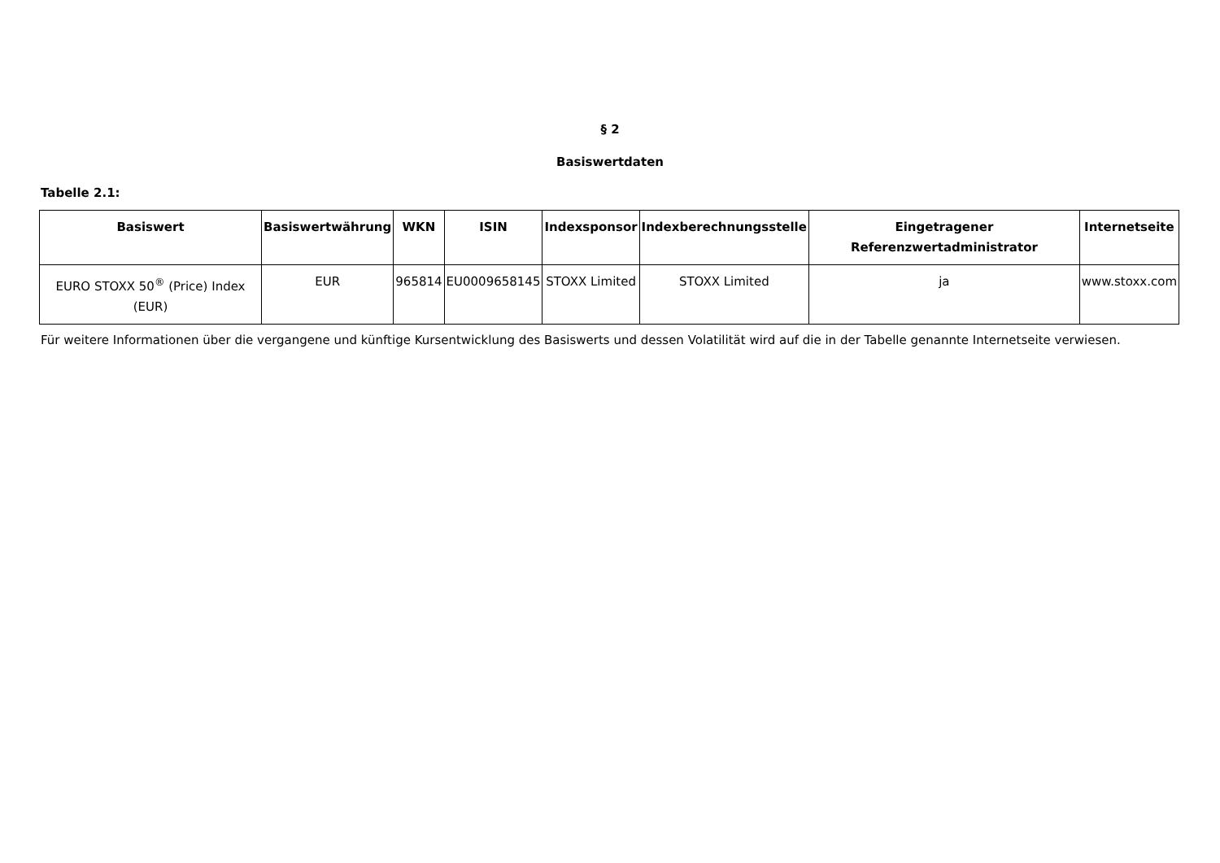§ 2
Basiswertdaten
Tabelle 2.1:
| Basiswert | Basiswertwährung | WKN | ISIN | Indexsponsor | Indexberechnungsstelle | Eingetragener Referenzwertadministrator | Internetseite |
| --- | --- | --- | --- | --- | --- | --- | --- |
| EURO STOXX 50<sup>®</sup> (Price) Index (EUR) | EUR | 965814 | EU0009658145 | STOXX Limited | STOXX Limited | ja | www.stoxx.com |
Für weitere Informationen über die vergangene und künftige Kursentwicklung des Basiswerts und dessen Volatilität wird auf die in der Tabelle genannte Internetseite verwiesen.